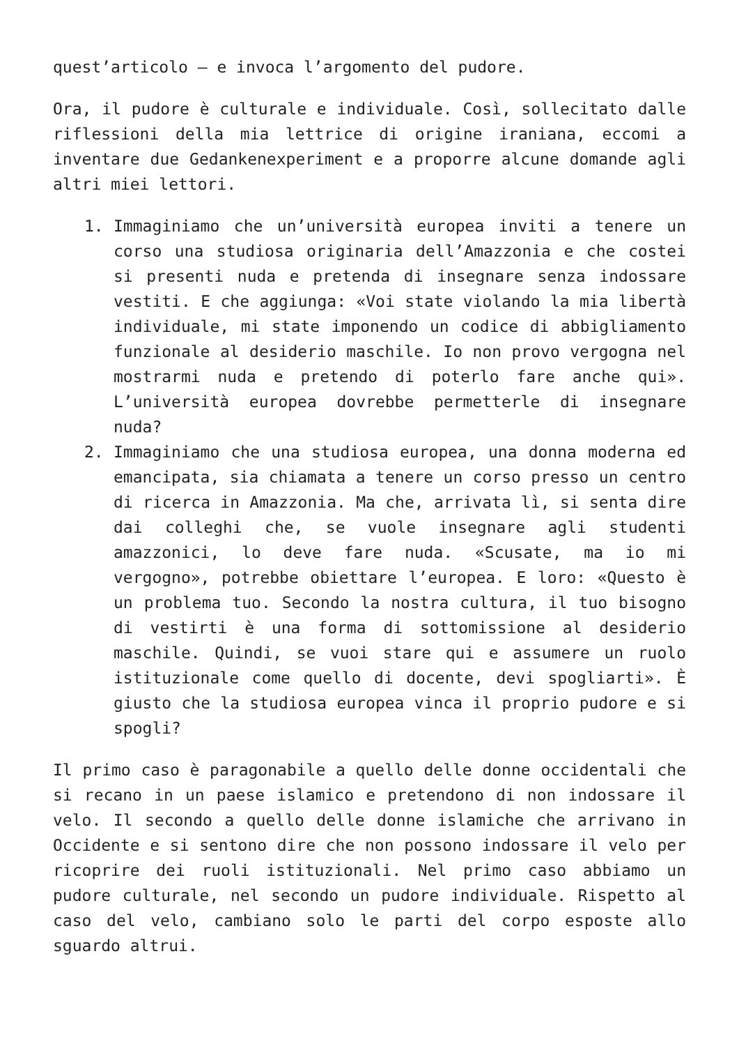quest’articolo – e invoca l’argomento del pudore.
Ora, il pudore è culturale e individuale. Così, sollecitato dalle riflessioni della mia lettrice di origine iraniana, eccomi a inventare due Gedankenexperiment e a proporre alcune domande agli altri miei lettori.
1. Immaginiamo che un’università europea inviti a tenere un corso una studiosa originaria dell’Amazzonia e che costei si presenti nuda e pretenda di insegnare senza indossare vestiti. E che aggiunga: «Voi state violando la mia libertà individuale, mi state imponendo un codice di abbigliamento funzionale al desiderio maschile. Io non provo vergogna nel mostrarmi nuda e pretendo di poterlo fare anche qui». L’università europea dovrebbe permetterle di insegnare nuda?
2. Immaginiamo che una studiosa europea, una donna moderna ed emancipata, sia chiamata a tenere un corso presso un centro di ricerca in Amazzonia. Ma che, arrivata lì, si senta dire dai colleghi che, se vuole insegnare agli studenti amazzonici, lo deve fare nuda. «Scusate, ma io mi vergogno», potrebbe obiettare l’europea. E loro: «Questo è un problema tuo. Secondo la nostra cultura, il tuo bisogno di vestirti è una forma di sottomissione al desiderio maschile. Quindi, se vuoi stare qui e assumere un ruolo istituzionale come quello di docente, devi spogliarti». È giusto che la studiosa europea vinca il proprio pudore e si spogli?
Il primo caso è paragonabile a quello delle donne occidentali che si recano in un paese islamico e pretendono di non indossare il velo. Il secondo a quello delle donne islamiche che arrivano in Occidente e si sentono dire che non possono indossare il velo per ricoprire dei ruoli istituzionali. Nel primo caso abbiamo un pudore culturale, nel secondo un pudore individuale. Rispetto al caso del velo, cambiano solo le parti del corpo esposte allo sguardo altrui.